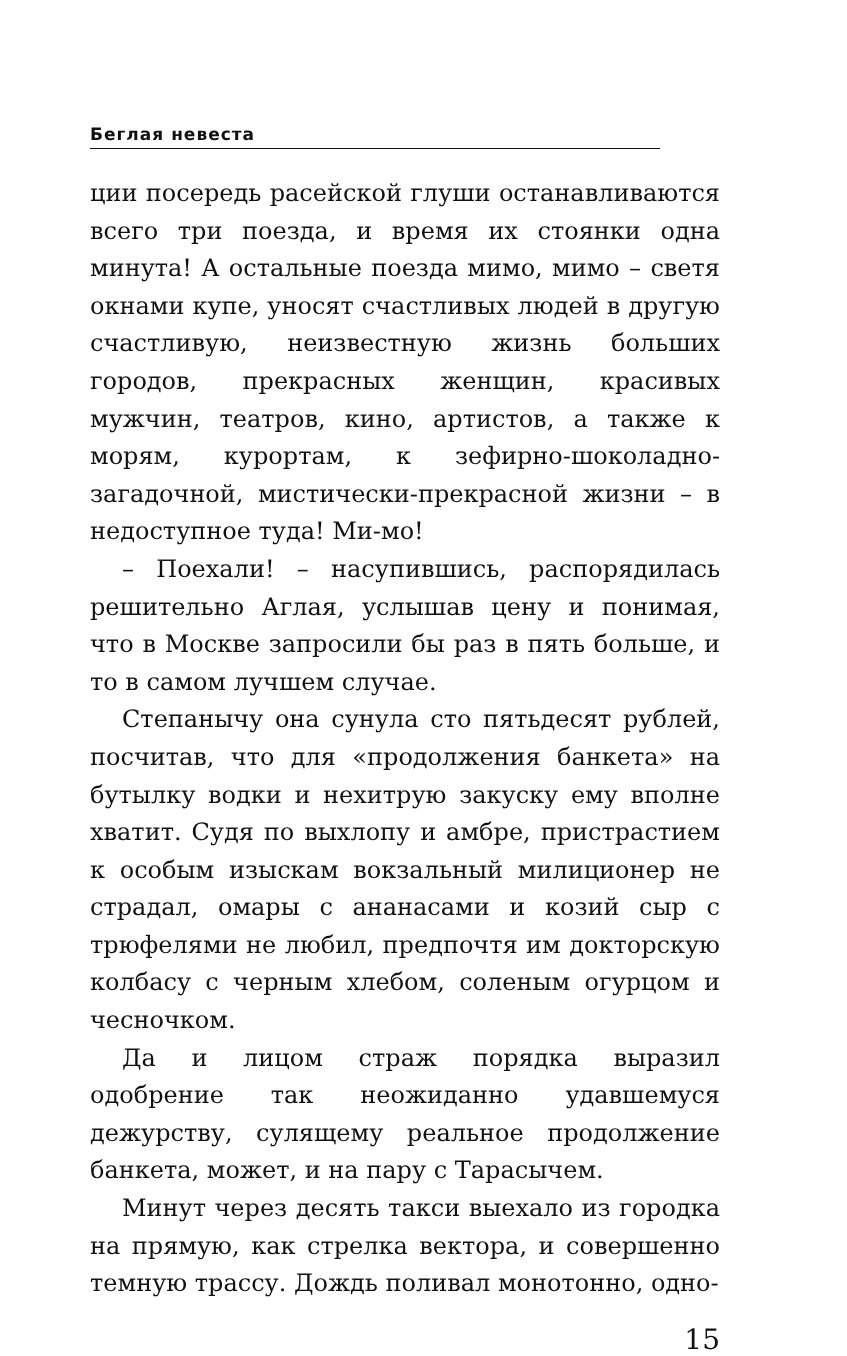Беглая невеста
ции посередь расейской глуши останавливаются всего три поезда, и время их стоянки одна минута! А остальные поезда мимо, мимо – светя окнами купе, уносят счастливых людей в другую счастливую, неизвестную жизнь больших городов, прекрасных женщин, красивых мужчин, театров, кино, артистов, а также к морям, курортам, к зефирно-шоколадно-загадочной, мистически-прекрасной жизни – в недоступное туда! Ми-мо!
– Поехали! – насупившись, распорядилась решительно Аглая, услышав цену и понимая, что в Москве запросили бы раз в пять больше, и то в самом лучшем случае.
Степанычу она сунула сто пятьдесят рублей, посчитав, что для «продолжения банкета» на бутылку водки и нехитрую закуску ему вполне хватит. Судя по выхлопу и амбре, пристрастием к особым изыскам вокзальный милиционер не страдал, омары с ананасами и козий сыр с трюфелями не любил, предпочтя им докторскую колбасу с черным хлебом, соленым огурцом и чесночком.
Да и лицом страж порядка выразил одобрение так неожиданно удавшемуся дежурству, сулящему реальное продолжение банкета, может, и на пару с Тарасычем.
Минут через десять такси выехало из городка на прямую, как стрелка вектора, и совершенно темную трассу. Дождь поливал монотонно, одно-
15